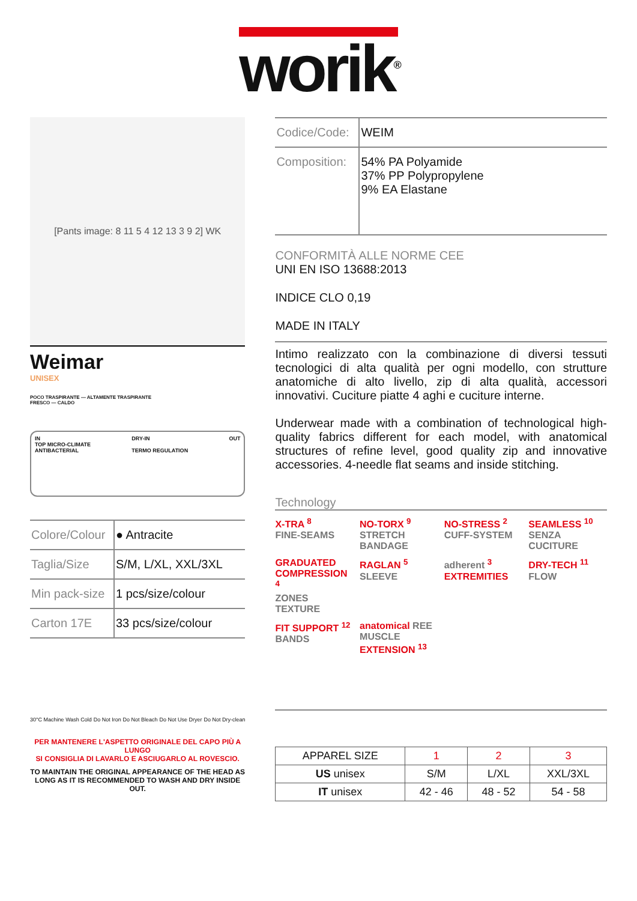worik<sup>®</sup>
[Pants image: 8 11 5 4 12 13 3 9 2] WK
Weimar
UNISEX
POCO TRASPIRANTE — ALTAMENTE TRASPIRANTE
FRESCO — CALDO
IN
TOP MICRO-CLIMATE
ANTIBACTERIAL
DRY-IN
TERMO REGULATION
OUT
| Colore/Colour | ● Antracite |
| Taglia/Size | S/M, L/XL, XXL/3XL |
| Min pack-size | 1 pcs/size/colour |
| Carton 17E | 33 pcs/size/colour |
30°C Machine Wash Cold Do Not Iron Do Not Bleach Do Not Use Dryer Do Not Dry-clean
PER MANTENERE L'ASPETTO ORIGINALE DEL CAPO PIÙ A LUNGO
SI CONSIGLIA DI LAVARLO E ASCIUGARLO AL ROVESCIO.
TO MAINTAIN THE ORIGINAL APPEARANCE OF THE HEAD AS LONG AS IT IS RECOMMENDED TO WASH AND DRY INSIDE OUT.
| Codice/Code: | WEIM |
| Composition: | 54% PA Polyamide 37% PP Polypropylene 9% EA Elastane |
CONFORMITÀ ALLE NORME CEE
UNI EN ISO 13688:2013
INDICE CLO 0,19
MADE IN ITALY
Intimo realizzato con la combinazione di diversi tessuti tecnologici di alta qualità per ogni modello, con strutture anatomiche di alto livello, zip di alta qualità, accessori innovativi. Cuciture piatte 4 aghi e cuciture interne.
Underwear made with a combination of technological high-quality fabrics different for each model, with anatomical structures of refine level, good quality zip and innovative accessories. 4-needle flat seams and inside stitching.
Technology
X-TRA <sup>8</sup>
FINE-SEAMS
NO-TORX <sup>9</sup>
STRETCH BANDAGE
NO-STRESS <sup>2</sup>
CUFF-SYSTEM
SEAMLESS <sup>10</sup>
SENZA CUCITURE
GRADUATED COMPRESSION <sup>4</sup>
ZONES TEXTURE
RAGLAN <sup>5</sup>
SLEEVE
adherent <sup>3</sup>
EXTREMITIES
DRY-TECH <sup>11</sup>
FLOW
FIT SUPPORT <sup>12</sup>
BANDS
anatomical REE MUSCLE EXTENSION <sup>13</sup>
| APPAREL SIZE | 1 | 2 | 3 |
| --- | --- | --- | --- |
| US unisex | S/M | L/XL | XXL/3XL |
| IT unisex | 42 - 46 | 48 - 52 | 54 - 58 |